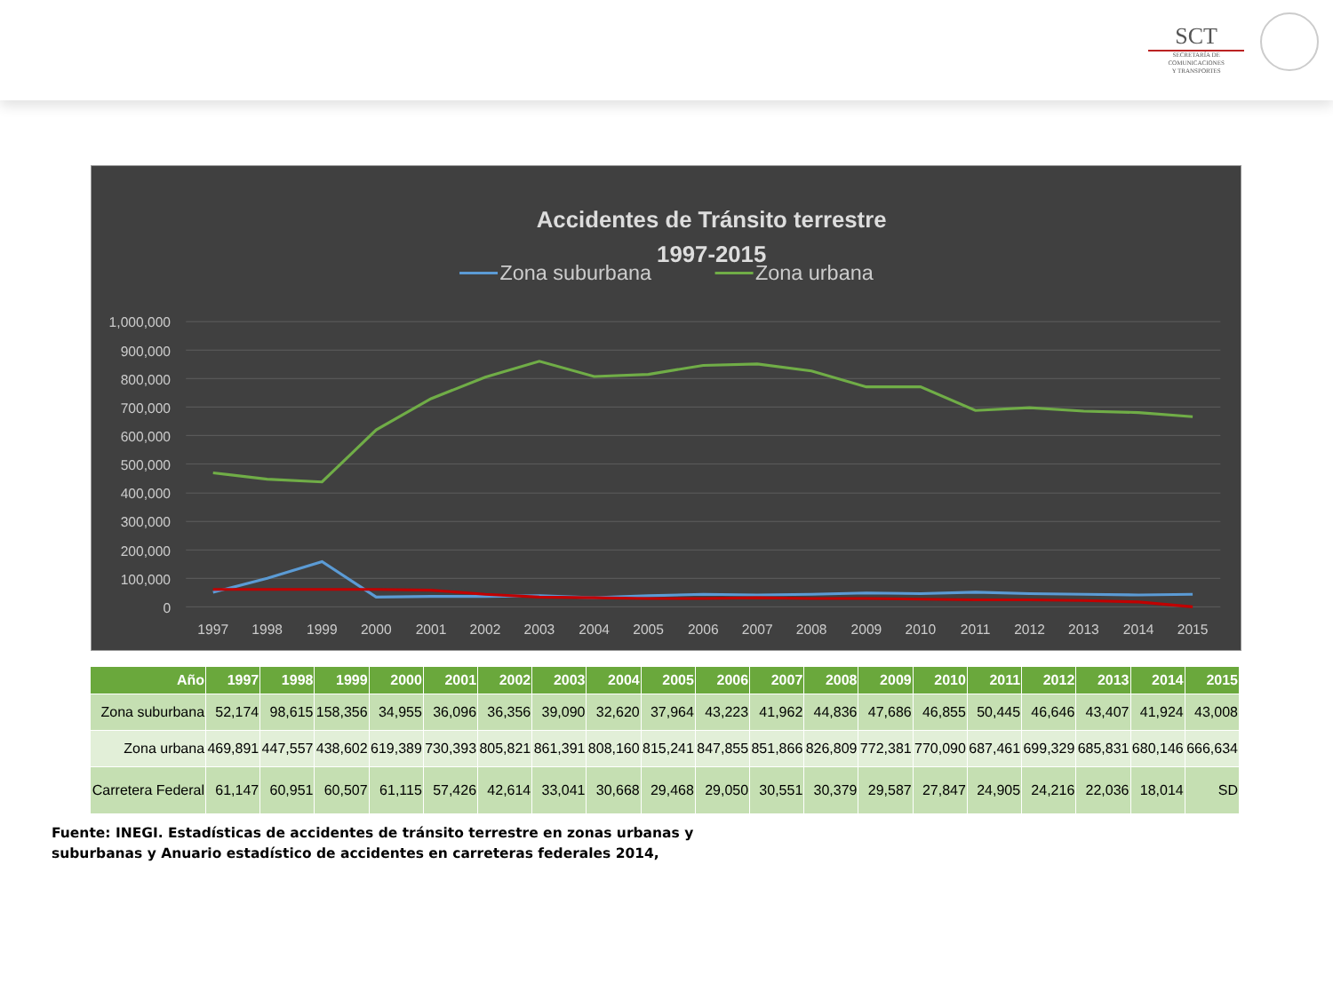SCT
SECRETARÍA DE
COMUNICACIONES
Y TRANSPORTES
Accidentes de Tránsito terrestre
1997-2015
Zona suburbana
Zona urbana
1,000,000
900,000
800,000
700,000
600,000
500,000
400,000
300,000
200,000
100,000
0
1997
1998
1999
2000
2001
2002
2003
2004
2005
2006
2007
2008
2009
2010
2011
2012
2013
2014
2015
| Año | 1997 | 1998 | 1999 | 2000 | 2001 | 2002 | 2003 | 2004 | 2005 | 2006 | 2007 | 2008 | 2009 | 2010 | 2011 | 2012 | 2013 | 2014 | 2015 |
| --- | --- | --- | --- | --- | --- | --- | --- | --- | --- | --- | --- | --- | --- | --- | --- | --- | --- | --- | --- |
| Zona suburbana | 52,174 | 98,615 | 158,356 | 34,955 | 36,096 | 36,356 | 39,090 | 32,620 | 37,964 | 43,223 | 41,962 | 44,836 | 47,686 | 46,855 | 50,445 | 46,646 | 43,407 | 41,924 | 43,008 |
| Zona urbana | 469,891 | 447,557 | 438,602 | 619,389 | 730,393 | 805,821 | 861,391 | 808,160 | 815,241 | 847,855 | 851,866 | 826,809 | 772,381 | 770,090 | 687,461 | 699,329 | 685,831 | 680,146 | 666,634 |
| Carretera Federal | 61,147 | 60,951 | 60,507 | 61,115 | 57,426 | 42,614 | 33,041 | 30,668 | 29,468 | 29,050 | 30,551 | 30,379 | 29,587 | 27,847 | 24,905 | 24,216 | 22,036 | 18,014 | SD |
Fuente: INEGI. Estadísticas de accidentes de tránsito terrestre en zonas urbanas y
suburbanas y Anuario estadístico de accidentes en carreteras federales 2014,